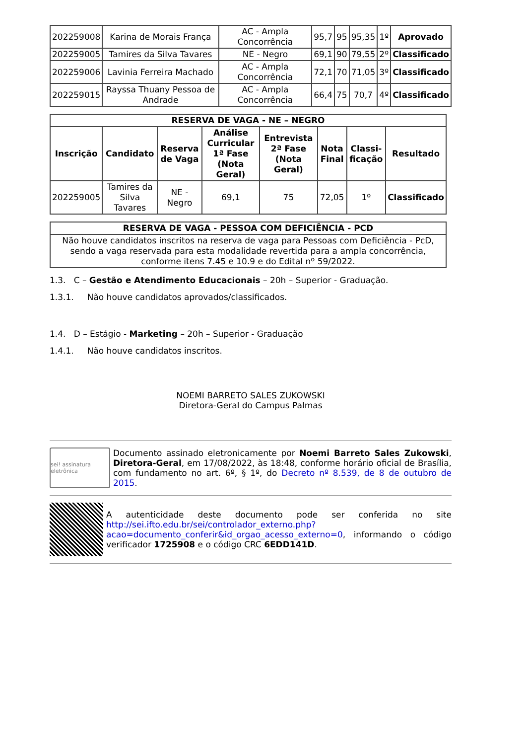| 202259008 | Karina de Morais França | AC - Ampla Concorrência | 95,7 | 95 | 95,35 | 1º | Aprovado |
| 202259005 | Tamires da Silva Tavares | NE - Negro | 69,1 | 90 | 79,55 | 2º | Classificado |
| 202259006 | Lavinia Ferreira Machado | AC - Ampla Concorrência | 72,1 | 70 | 71,05 | 3º | Classificado |
| 202259015 | Rayssa Thuany Pessoa de Andrade | AC - Ampla Concorrência | 66,4 | 75 | 70,7 | 4º | Classificado |
| RESERVA DE VAGA - NE – NEGRO | | | | | | | |
| --- | --- | --- | --- | --- | --- | --- | --- |
| Inscrição | Candidato | Reserva de Vaga | Análise Curricular 1ª Fase (Nota Geral) | Entrevista 2ª Fase (Nota Geral) | Nota Final | Classi-ficação | Resultado |
| 202259005 | Tamires da Silva Tavares | NE - Negro | 69,1 | 75 | 72,05 | 1º | Classificado |
| RESERVA DE VAGA - PESSOA COM DEFICIÊNCIA - PCD |
| --- |
| Não houve candidatos inscritos na reserva de vaga para Pessoas com Deficiência - PcD, sendo a vaga reservada para esta modalidade revertida para a ampla concorrência, conforme itens 7.45 e 10.9 e do Edital nº 59/2022. |
1.3. C – Gestão e Atendimento Educacionais – 20h – Superior - Graduação.
1.3.1. Não houve candidatos aprovados/classificados.
1.4. D – Estágio - Marketing – 20h – Superior - Graduação
1.4.1. Não houve candidatos inscritos.
NOEMI BARRETO SALES ZUKOWSKI
Diretora-Geral do Campus Palmas
sei! assinatura eletrônica
Documento assinado eletronicamente por Noemi Barreto Sales Zukowski, Diretora-Geral, em 17/08/2022, às 18:48, conforme horário oficial de Brasília, com fundamento no art. 6º, § 1º, do Decreto nº 8.539, de 8 de outubro de 2015.
A autenticidade deste documento pode ser conferida no site http://sei.ifto.edu.br/sei/controlador_externo.php?acao=documento_conferir&id_orgao_acesso_externo=0, informando o código verificador 1725908 e o código CRC 6EDD141D.